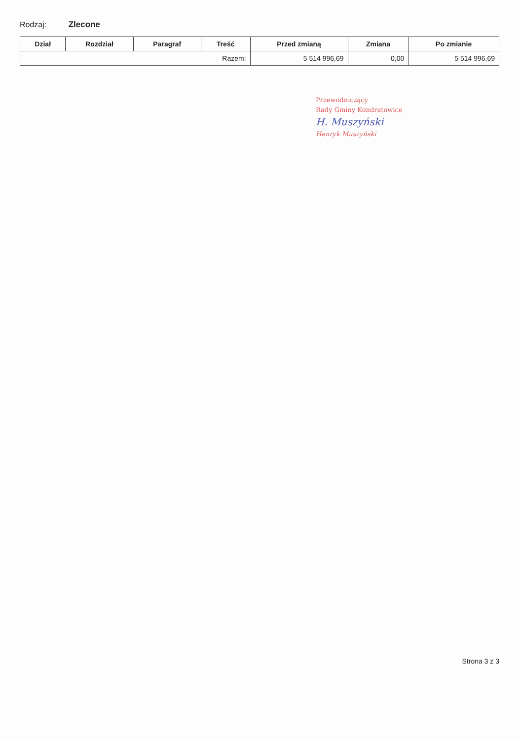Rodzaj: Zlecone
| Dział | Rozdział | Paragraf | Treść | Przed zmianą | Zmiana | Po zmianie |
| --- | --- | --- | --- | --- | --- | --- |
| Razem: | | | | 5 514 996,69 | 0,00 | 5 514 996,69 |
Przewodniczący
Rady Gminy Kondratowice
H. Muszyński
Henryk Muszyński
Strona 3 z 3